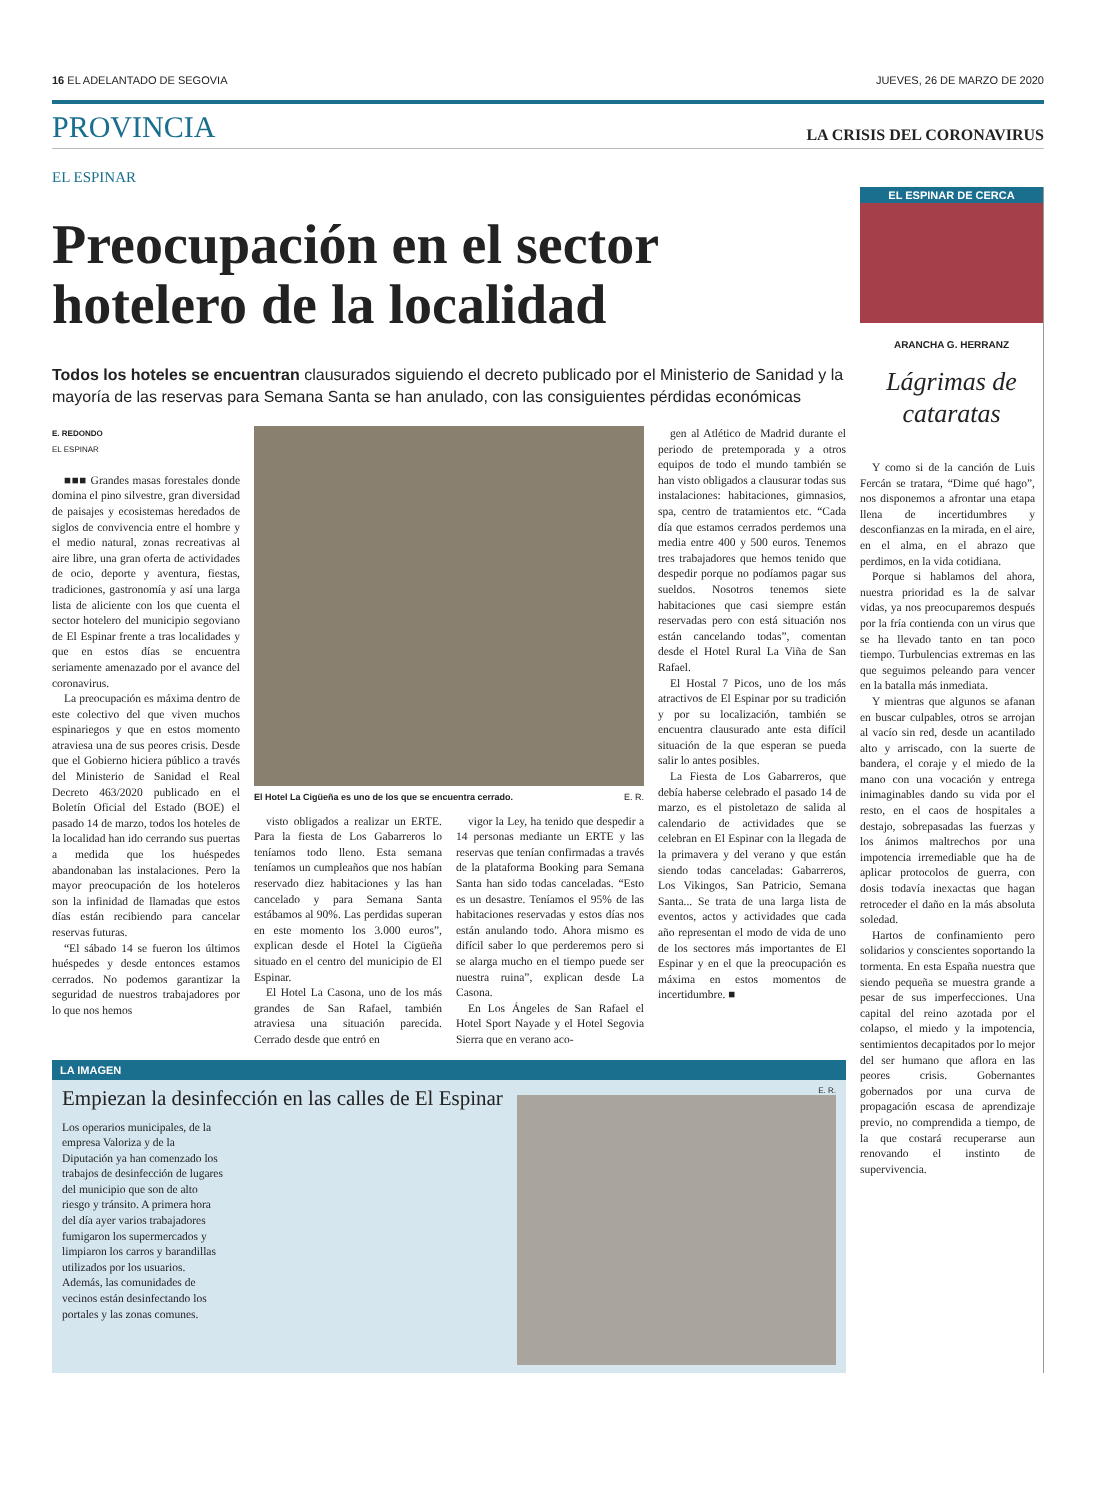16 EL ADELANTADO DE SEGOVIA JUEVES, 26 DE MARZO DE 2020
PROVINCIA LA CRISIS DEL CORONAVIRUS
EL ESPINAR
Preocupación en el sector hotelero de la localidad
Todos los hoteles se encuentran clausurados siguiendo el decreto publicado por el Ministerio de Sanidad y la mayoría de las reservas para Semana Santa se han anulado, con las consiguientes pérdidas económicas
E. REDONDO
EL ESPINAR
■■■ Grandes masas forestales donde domina el pino silvestre, gran diversidad de paisajes y ecosistemas heredados de siglos de convivencia entre el hombre y el medio natural, zonas recreativas al aire libre, una gran oferta de actividades de ocio, deporte y aventura, fiestas, tradiciones, gastronomía y así una larga lista de aliciente con los que cuenta el sector hotelero del municipio segoviano de El Espinar frente a tras localidades y que en estos días se encuentra seriamente amenazado por el avance del coronavirus.
La preocupación es máxima dentro de este colectivo del que viven muchos espinariegos y que en estos momento atraviesa una de sus peores crisis. Desde que el Gobierno hiciera público a través del Ministerio de Sanidad el Real Decreto 463/2020 publicado en el Boletín Oficial del Estado (BOE) el pasado 14 de marzo, todos los hoteles de la localidad han ido cerrando sus puertas a medida que los huéspedes abandonaban las instalaciones. Pero la mayor preocupación de los hoteleros son la infinidad de llamadas que estos días están recibiendo para cancelar reservas futuras.
“El sábado 14 se fueron los últimos huéspedes y desde entonces estamos cerrados. No podemos garantizar la seguridad de nuestros trabajadores por lo que nos hemos
El Hotel La Cigüeña es uno de los que se encuentra cerrado. E. R.
visto obligados a realizar un ERTE. Para la fiesta de Los Gabarreros lo teníamos todo lleno. Esta semana teníamos un cumpleaños que nos habían reservado diez habitaciones y las han cancelado y para Semana Santa estábamos al 90%. Las perdidas superan en este momento los 3.000 euros”, explican desde el Hotel la Cigüeña situado en el centro del municipio de El Espinar.
El Hotel La Casona, uno de los más grandes de San Rafael, también atraviesa una situación parecida. Cerrado desde que entró en
vigor la Ley, ha tenido que despedir a 14 personas mediante un ERTE y las reservas que tenían confirmadas a través de la plataforma Booking para Semana Santa han sido todas canceladas. “Esto es un desastre. Teníamos el 95% de las habitaciones reservadas y estos días nos están anulando todo. Ahora mismo es difícil saber lo que perderemos pero si se alarga mucho en el tiempo puede ser nuestra ruina”, explican desde La Casona.
En Los Ángeles de San Rafael el Hotel Sport Nayade y el Hotel Segovia Sierra que en verano aco-
gen al Atlético de Madrid durante el periodo de pretemporada y a otros equipos de todo el mundo también se han visto obligados a clausurar todas sus instalaciones: habitaciones, gimnasios, spa, centro de tratamientos etc. “Cada día que estamos cerrados perdemos una media entre 400 y 500 euros. Tenemos tres trabajadores que hemos tenido que despedir porque no podíamos pagar sus sueldos. Nosotros tenemos siete habitaciones que casi siempre están reservadas pero con está situación nos están cancelando todas”, comentan desde el Hotel Rural La Viña de San Rafael.
El Hostal 7 Picos, uno de los más atractivos de El Espinar por su tradición y por su localización, también se encuentra clausurado ante esta difícil situación de la que esperan se pueda salir lo antes posibles.
La Fiesta de Los Gabarreros, que debía haberse celebrado el pasado 14 de marzo, es el pistoletazo de salida al calendario de actividades que se celebran en El Espinar con la llegada de la primavera y del verano y que están siendo todas canceladas: Gabarreros, Los Vikingos, San Patricio, Semana Santa... Se trata de una larga lista de eventos, actos y actividades que cada año representan el modo de vida de uno de los sectores más importantes de El Espinar y en el que la preocupación es máxima en estos momentos de incertidumbre. ■
LA IMAGEN
Empiezan la desinfección en las calles de El Espinar
Los operarios municipales, de la empresa Valoriza y de la Diputación ya han comenzado los trabajos de desinfección de lugares del municipio que son de alto riesgo y tránsito. A primera hora del día ayer varios trabajadores fumigaron los supermercados y limpiaron los carros y barandillas utilizados por los usuarios. Además, las comunidades de vecinos están desinfectando los portales y las zonas comunes.
E. R.
EL ESPINAR DE CERCA
ARANCHA G. HERRANZ
Lágrimas de cataratas
Y como si de la canción de Luis Fercán se tratara, “Dime qué hago”, nos disponemos a afrontar una etapa llena de incertidumbres y desconfianzas en la mirada, en el aire, en el alma, en el abrazo que perdimos, en la vida cotidiana.
Porque si hablamos del ahora, nuestra prioridad es la de salvar vidas, ya nos preocuparemos después por la fría contienda con un virus que se ha llevado tanto en tan poco tiempo. Turbulencias extremas en las que seguimos peleando para vencer en la batalla más inmediata.
Y mientras que algunos se afanan en buscar culpables, otros se arrojan al vacío sin red, desde un acantilado alto y arriscado, con la suerte de bandera, el coraje y el miedo de la mano con una vocación y entrega inimaginables dando su vida por el resto, en el caos de hospitales a destajo, sobrepasadas las fuerzas y los ánimos maltrechos por una impotencia irremediable que ha de aplicar protocolos de guerra, con dosis todavía inexactas que hagan retroceder el daño en la más absoluta soledad.
Hartos de confinamiento pero solidarios y conscientes soportando la tormenta. En esta España nuestra que siendo pequeña se muestra grande a pesar de sus imperfecciones. Una capital del reino azotada por el colapso, el miedo y la impotencia, sentimientos decapitados por lo mejor del ser humano que aflora en las peores crisis. Gobernantes gobernados por una curva de propagación escasa de aprendizaje previo, no comprendida a tiempo, de la que costará recuperarse aun renovando el instinto de supervivencia.